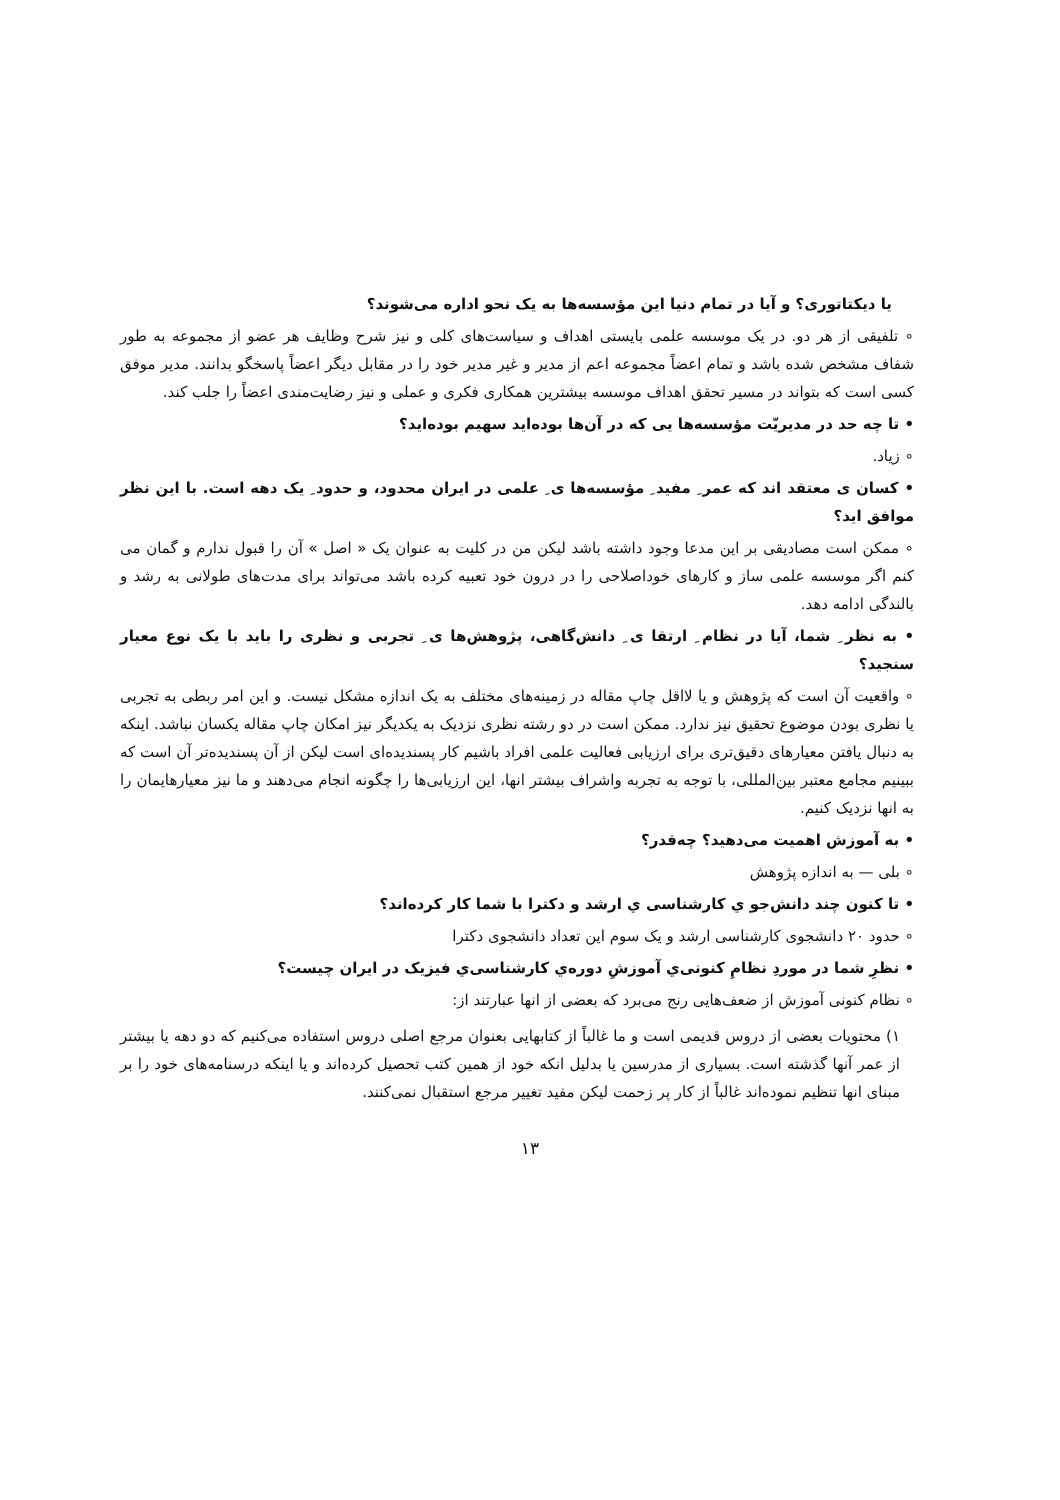یا دیکتاتوری؟ و آیا در تمام دنیا این مؤسسه‌ها به یک نحو اداره می‌شوند؟
∘ تلفیقی از هر دو. در یک موسسه علمی بایستی اهداف و سیاست‌های کلی و نیز شرح وظایف هر عضو از مجموعه به طور شفاف مشخص شده باشد و تمام اعضاً مجموعه اعم از مدیر و غیر مدیر خود را در مقابل دیگر اعضاً پاسخگو بدانند. مدیر موفق کسی است که بتواند در مسیر تحقق اهداف موسسه بیشترین همکاری فکری و عملی و نیز رضایت‌مندی اعضاً را جلب کند.
• تا چه حد در مدیریّت مؤسسه‌ها یی که در آن‌ها بوده‌اید سهیم بوده‌اید؟
∘ زیاد.
• کسان ی معتقد اند که عمر ِ مفید ِ مؤسسه‌ها ی ِ علمی در ایران محدود، و حدود ِ یک دهه است. با این نظر موافق اید؟
∘ ممکن است مصادیقی بر این مدعا وجود داشته باشد لیکن من در کلیت به عنوان یک « اصل » آن را قبول ندارم و گمان می کنم اگر موسسه علمی ساز و کارهای خوداصلاحی را در درون خود تعبیه کرده باشد می‌تواند برای مدت‌های طولانی به رشد و بالندگی ادامه دهد.
• به نظر ِ شما، آیا در نظام ِ ارتقا ی ِ دانش‌گاهی، پژوهش‌ها ی ِ تجربی و نظری را باید با یک نوع معیار سنجید؟
∘ واقعیت آن است که پژوهش و یا لااقل چاپ مقاله در زمینه‌های مختلف به یک اندازه مشکل نیست. و این امر ربطی به تجربی یا نظری بودن موضوع تحقیق نیز ندارد. ممکن است در دو رشته نظری نزدیک به یکدیگر نیز امکان چاپ مقاله یکسان نباشد. اینکه به دنبال یافتن معیارهای دقیق‌تری برای ارزیابی فعالیت علمی افراد باشیم کار پسندیده‌ای است لیکن از آن پسندیده‌تر آن است که ببینیم مجامع معتبر بین‌المللی، با توجه به تجربه واشراف بیشتر انها، این ارزیابی‌ها را چگونه انجام می‌دهند و ما نیز معیارهایمان را به انها نزدیک کنیم.
• به آموزش اهمیت می‌دهید؟ چه‌قدر؟
∘ بلی — به اندازه پژوهش
• تا کنون چند دانش‌جو ي کارشناسی ي ارشد و دکترا با شما کار کرده‌اند؟
∘ حدود ۲۰ دانشجوی کارشناسی ارشد و یک سوم این تعداد دانشجوی دکترا
• نظرِ شما در موردِ نظامِ کنونی‌ي آموزشِ دوره‌ي کارشناسی‌ي فیزیک در ایران چیست؟
∘ نظام کنونی آموزش از ضعف‌هایی رنج می‌برد که بعضی از انها عبارتند از:
۱) محتویات بعضی از دروس قدیمی است و ما غالباً از کتابهایی بعنوان مرجع اصلی دروس استفاده می‌کنیم که دو دهه یا بیشتر از عمر آنها گذشته است. بسیاری از مدرسین یا بدلیل انکه خود از همین کتب تحصیل کرده‌اند و یا اینکه درسنامه‌های خود را بر مبنای انها تنظیم نموده‌اند غالباً از کار پر زحمت لیکن مفید تغییر مرجع استقبال نمی‌کنند.
۱۳